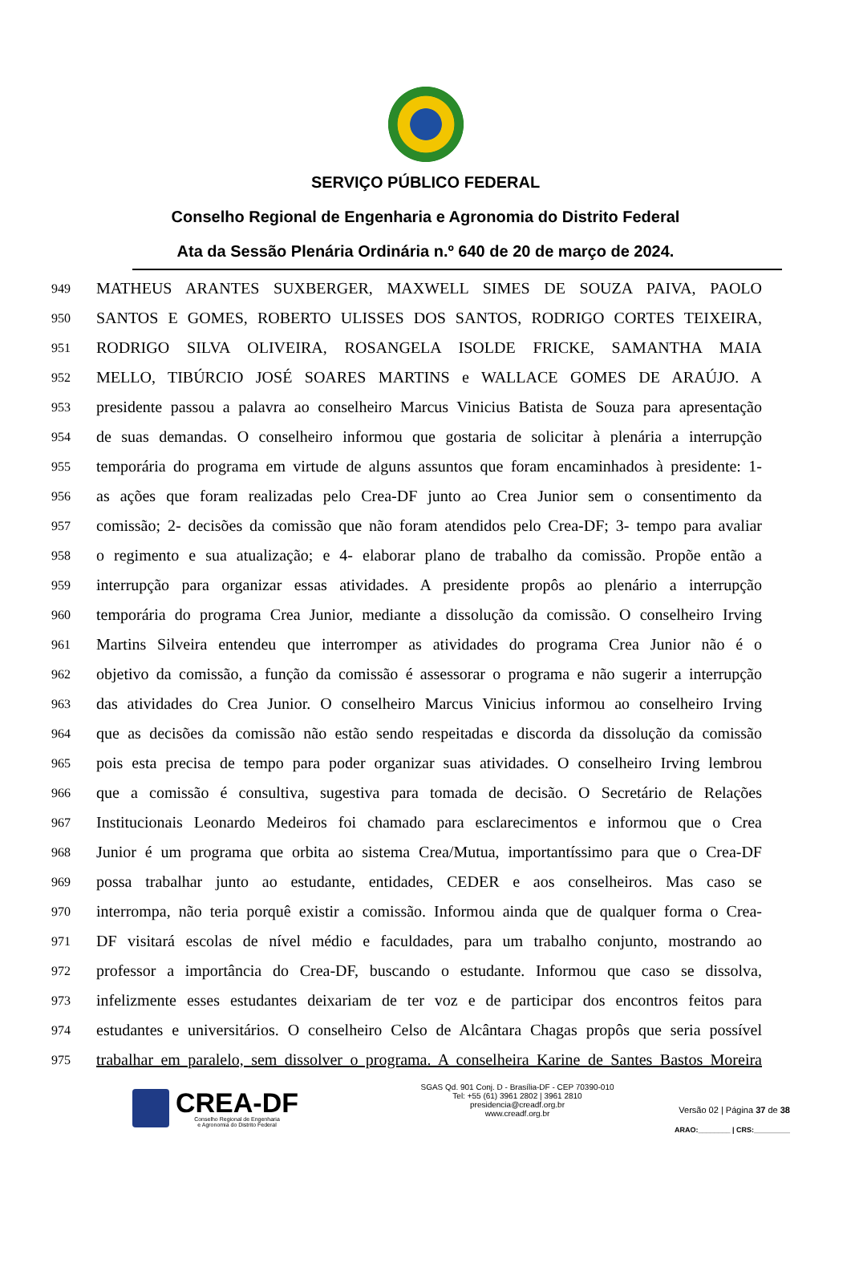SERVIÇO PÚBLICO FEDERAL
Conselho Regional de Engenharia e Agronomia do Distrito Federal
Ata da Sessão Plenária Ordinária n.º 640 de 20 de março de 2024.
949 MATHEUS ARANTES SUXBERGER, MAXWELL SIMES DE SOUZA PAIVA, PAOLO
950 SANTOS E GOMES, ROBERTO ULISSES DOS SANTOS, RODRIGO CORTES TEIXEIRA,
951 RODRIGO SILVA OLIVEIRA, ROSANGELA ISOLDE FRICKE, SAMANTHA MAIA
952 MELLO, TIBÚRCIO JOSÉ SOARES MARTINS e WALLACE GOMES DE ARAÚJO. A
953 presidente passou a palavra ao conselheiro Marcus Vinicius Batista de Souza para apresentação
954 de suas demandas. O conselheiro informou que gostaria de solicitar à plenária a interrupção
955 temporária do programa em virtude de alguns assuntos que foram encaminhados à presidente: 1-
956 as ações que foram realizadas pelo Crea-DF junto ao Crea Junior sem o consentimento da
957 comissão; 2- decisões da comissão que não foram atendidos pelo Crea-DF; 3- tempo para avaliar
958 o regimento e sua atualização; e 4- elaborar plano de trabalho da comissão. Propõe então a
959 interrupção para organizar essas atividades. A presidente propôs ao plenário a interrupção
960 temporária do programa Crea Junior, mediante a dissolução da comissão. O conselheiro Irving
961 Martins Silveira entendeu que interromper as atividades do programa Crea Junior não é o
962 objetivo da comissão, a função da comissão é assessorar o programa e não sugerir a interrupção
963 das atividades do Crea Junior. O conselheiro Marcus Vinicius informou ao conselheiro Irving
964 que as decisões da comissão não estão sendo respeitadas e discorda da dissolução da comissão
965 pois esta precisa de tempo para poder organizar suas atividades. O conselheiro Irving lembrou
966 que a comissão é consultiva, sugestiva para tomada de decisão. O Secretário de Relações
967 Institucionais Leonardo Medeiros foi chamado para esclarecimentos e informou que o Crea
968 Junior é um programa que orbita ao sistema Crea/Mutua, importantíssimo para que o Crea-DF
969 possa trabalhar junto ao estudante, entidades, CEDER e aos conselheiros. Mas caso se
970 interrompa, não teria porquê existir a comissão. Informou ainda que de qualquer forma o Crea-
971 DF visitará escolas de nível médio e faculdades, para um trabalho conjunto, mostrando ao
972 professor a importância do Crea-DF, buscando o estudante. Informou que caso se dissolva,
973 infelizmente esses estudantes deixariam de ter voz e de participar dos encontros feitos para
974 estudantes e universitários. O conselheiro Celso de Alcântara Chagas propôs que seria possível
975 trabalhar em paralelo, sem dissolver o programa. A conselheira Karine de Santes Bastos Moreira
CREA-DF
Conselho Regional de Engenharia
e Agronomia do Distrito Federal
SGAS Qd. 901 Conj. D - Brasília-DF - CEP 70390-010
Tel: +55 (61) 3961 2802 | 3961 2810
presidencia@creadf.org.br
www.creadf.org.br
Versão 02 | Página 37 de 38
ARAO:________ | CRS:_________